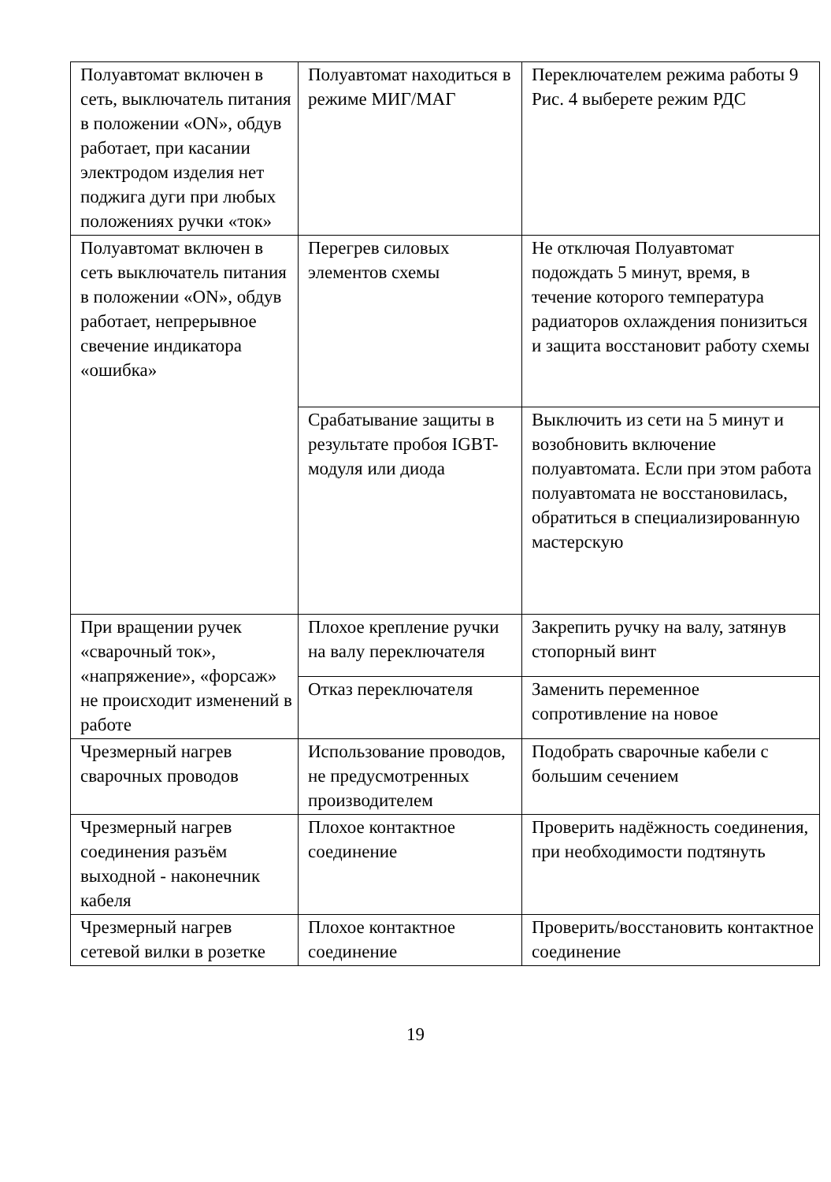| Полуавтомат включен в сеть, выключатель питания в положении «ON», обдув работает, при касании электродом изделия нет поджига дуги при любых положениях ручки «ток» | Полуавтомат находиться в режиме МИГ/МАГ | Переключателем режима работы 9 Рис. 4 выберете режим РДС |
| Полуавтомат включен в сеть выключатель питания в положении «ON», обдув работает, непрерывное свечение индикатора «ошибка» | Перегрев силовых элементов схемы | Не отключая Полуавтомат подождать 5 минут, время, в течение которого температура радиаторов охлаждения понизиться и защита восстановит работу схемы |
| | Срабатывание защиты в результате пробоя IGBT-модуля или диода | Выключить из сети на 5 минут и возобновить включение полуавтомата. Если при этом работа полуавтомата не восстановилась, обратиться в специализированную мастерскую |
| При вращении ручек «сварочный ток», «напряжение», «форсаж» не происходит изменений в работе | Плохое крепление ручки на валу переключателя | Закрепить ручку на валу, затянув стопорный винт |
| | Отказ переключателя | Заменить переменное сопротивление на новое |
| Чрезмерный нагрев сварочных проводов | Использование проводов, не предусмотренных производителем | Подобрать сварочные кабели с большим сечением |
| Чрезмерный нагрев соединения разъём выходной - наконечник кабеля | Плохое контактное соединение | Проверить надёжность соединения, при необходимости подтянуть |
| Чрезмерный нагрев сетевой вилки в розетке | Плохое контактное соединение | Проверить/восстановить контактное соединение |
19